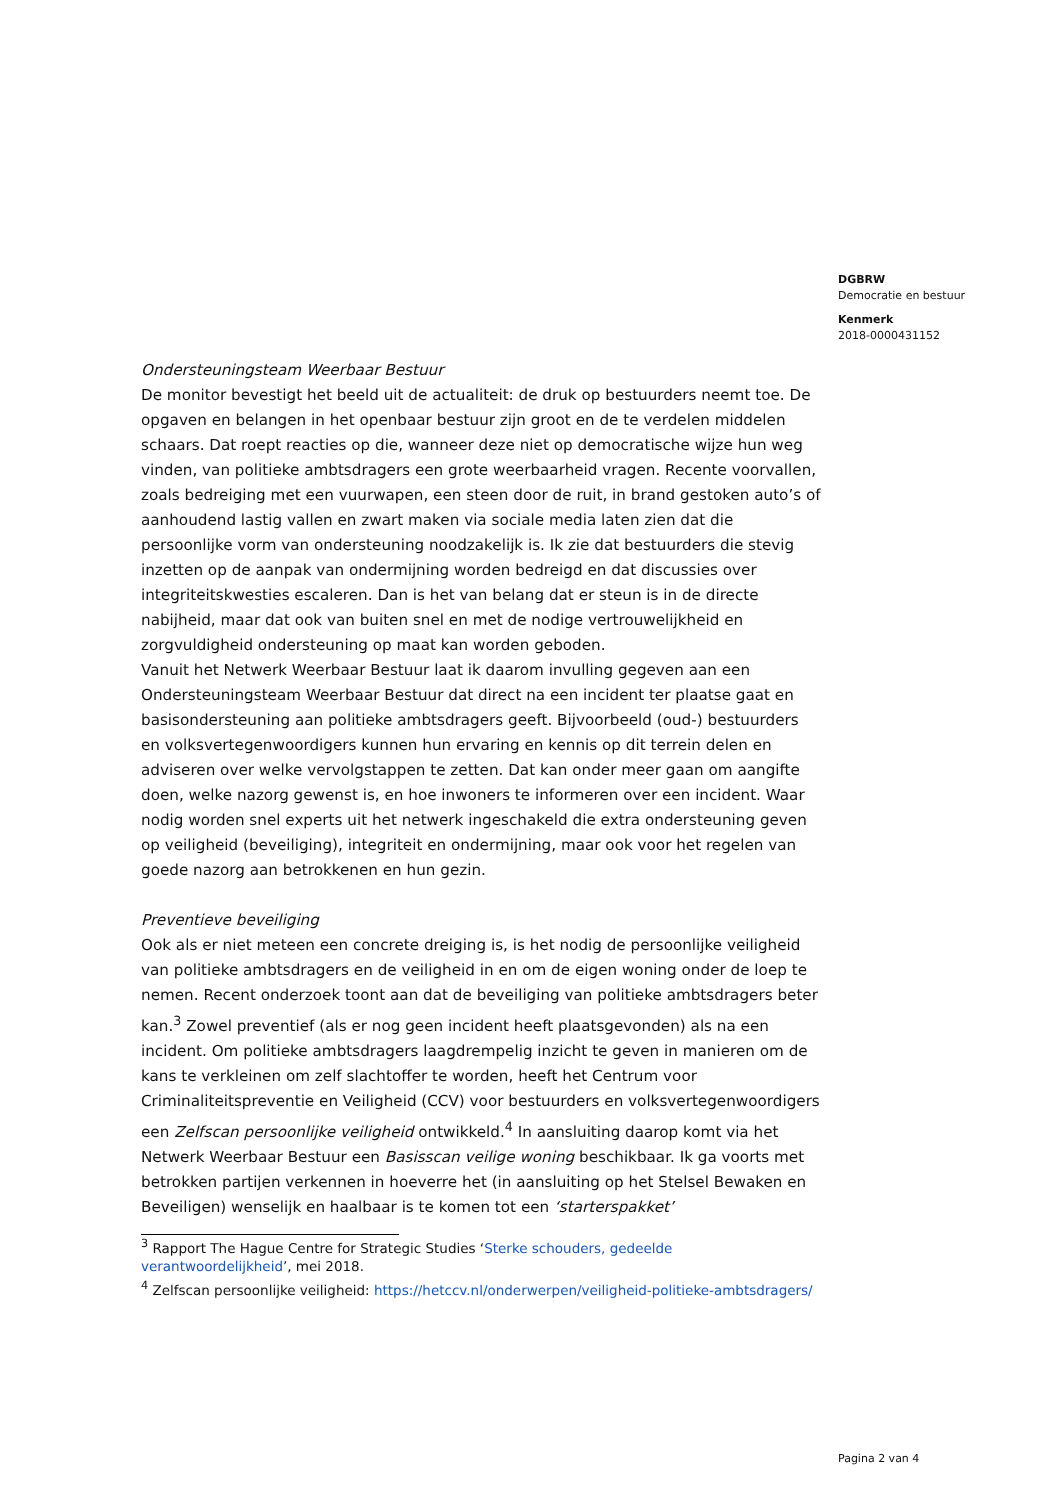DGBRW
Democratie en bestuur
Kenmerk
2018-0000431152
Ondersteuningsteam Weerbaar Bestuur
De monitor bevestigt het beeld uit de actualiteit: de druk op bestuurders neemt toe. De opgaven en belangen in het openbaar bestuur zijn groot en de te verdelen middelen schaars. Dat roept reacties op die, wanneer deze niet op democratische wijze hun weg vinden, van politieke ambtsdragers een grote weerbaarheid vragen. Recente voorvallen, zoals bedreiging met een vuurwapen, een steen door de ruit, in brand gestoken auto’s of aanhoudend lastig vallen en zwart maken via sociale media laten zien dat die persoonlijke vorm van ondersteuning noodzakelijk is. Ik zie dat bestuurders die stevig inzetten op de aanpak van ondermijning worden bedreigd en dat discussies over integriteitskwesties escaleren. Dan is het van belang dat er steun is in de directe nabijheid, maar dat ook van buiten snel en met de nodige vertrouwelijkheid en zorgvuldigheid ondersteuning op maat kan worden geboden.
Vanuit het Netwerk Weerbaar Bestuur laat ik daarom invulling gegeven aan een Ondersteuningsteam Weerbaar Bestuur dat direct na een incident ter plaatse gaat en basisondersteuning aan politieke ambtsdragers geeft. Bijvoorbeeld (oud-) bestuurders en volksvertegenwoordigers kunnen hun ervaring en kennis op dit terrein delen en adviseren over welke vervolgstappen te zetten. Dat kan onder meer gaan om aangifte doen, welke nazorg gewenst is, en hoe inwoners te informeren over een incident. Waar nodig worden snel experts uit het netwerk ingeschakeld die extra ondersteuning geven op veiligheid (beveiliging), integriteit en ondermijning, maar ook voor het regelen van goede nazorg aan betrokkenen en hun gezin.
Preventieve beveiliging
Ook als er niet meteen een concrete dreiging is, is het nodig de persoonlijke veiligheid van politieke ambtsdragers en de veiligheid in en om de eigen woning onder de loep te nemen. Recent onderzoek toont aan dat de beveiliging van politieke ambtsdragers beter kan.<sup>3</sup> Zowel preventief (als er nog geen incident heeft plaatsgevonden) als na een incident. Om politieke ambtsdragers laagdrempelig inzicht te geven in manieren om de kans te verkleinen om zelf slachtoffer te worden, heeft het Centrum voor Criminaliteitspreventie en Veiligheid (CCV) voor bestuurders en volksvertegenwoordigers een Zelfscan persoonlijke veiligheid ontwikkeld.<sup>4</sup> In aansluiting daarop komt via het Netwerk Weerbaar Bestuur een Basisscan veilige woning beschikbaar. Ik ga voorts met betrokken partijen verkennen in hoeverre het (in aansluiting op het Stelsel Bewaken en Beveiligen) wenselijk en haalbaar is te komen tot een ‘starterspakket’
<sup>3</sup> Rapport The Hague Centre for Strategic Studies ‘Sterke schouders, gedeelde verantwoordelijkheid’, mei 2018.
<sup>4</sup> Zelfscan persoonlijke veiligheid: https://hetccv.nl/onderwerpen/veiligheid-politieke-ambtsdragers/
Pagina 2 van 4